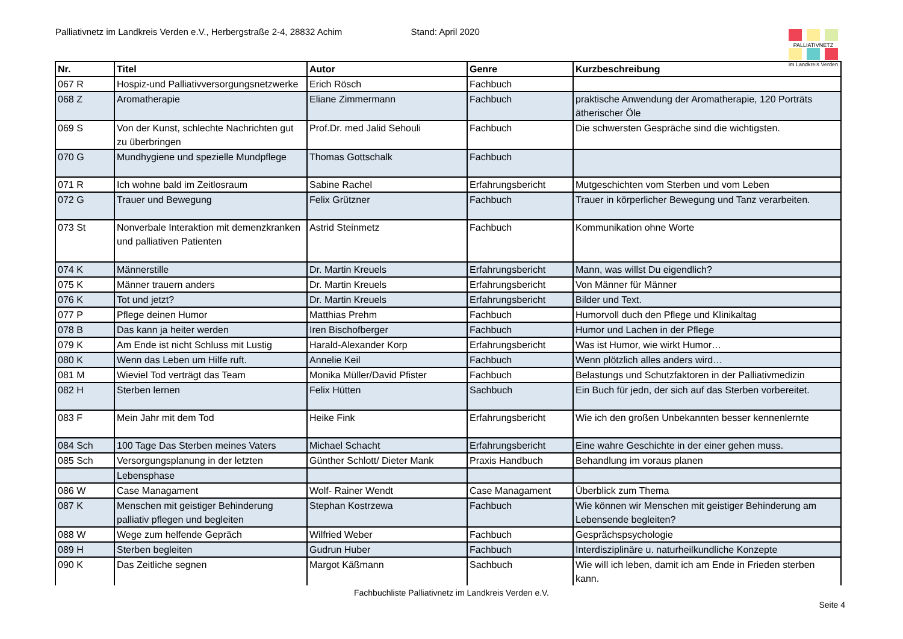Palliativnetz im Landkreis Verden e.V., Herbergstraße 2-4, 28832 Achim Stand: April 2020
PALLIATIVNETZ
im Landkreis Verden
| Nr. | Titel | Autor | Genre | Kurzbeschreibung |
| --- | --- | --- | --- | --- |
| 067 R | Hospiz-und Palliativversorgungsnetzwerke | Erich Rösch | Fachbuch | |
| 068 Z | Aromatherapie | Eliane Zimmermann | Fachbuch | praktische Anwendung der Aromatherapie, 120 Porträts ätherischer Öle |
| 069 S | Von der Kunst, schlechte Nachrichten gut zu überbringen | Prof.Dr. med Jalid Sehouli | Fachbuch | Die schwersten Gespräche sind die wichtigsten. |
| 070 G | Mundhygiene und spezielle Mundpflege | Thomas Gottschalk | Fachbuch | |
| 071 R | Ich wohne bald im Zeitlosraum | Sabine Rachel | Erfahrungsbericht | Mutgeschichten vom Sterben und vom Leben |
| 072 G | Trauer und Bewegung | Felix Grützner | Fachbuch | Trauer in körperlicher Bewegung und Tanz verarbeiten. |
| 073 St | Nonverbale Interaktion mit demenzkranken und palliativen Patienten | Astrid Steinmetz | Fachbuch | Kommunikation ohne Worte |
| 074 K | Männerstille | Dr. Martin Kreuels | Erfahrungsbericht | Mann, was willst Du eigendlich? |
| 075 K | Männer trauern anders | Dr. Martin Kreuels | Erfahrungsbericht | Von Männer für Männer |
| 076 K | Tot und jetzt? | Dr. Martin Kreuels | Erfahrungsbericht | Bilder und Text. |
| 077 P | Pflege deinen Humor | Matthias Prehm | Fachbuch | Humorvoll duch den Pflege und Klinikaltag |
| 078 B | Das kann ja heiter werden | Iren Bischofberger | Fachbuch | Humor und Lachen in der Pflege |
| 079 K | Am Ende ist nicht Schluss mit Lustig | Harald-Alexander Korp | Erfahrungsbericht | Was ist Humor, wie wirkt Humor… |
| 080 K | Wenn das Leben um Hilfe ruft. | Annelie Keil | Fachbuch | Wenn plötzlich alles anders wird… |
| 081 M | Wieviel Tod verträgt das Team | Monika Müller/David Pfister | Fachbuch | Belastungs und Schutzfaktoren in der Palliativmedizin |
| 082 H | Sterben lernen | Felix Hütten | Sachbuch | Ein Buch für jedn, der sich auf das Sterben vorbereitet. |
| 083 F | Mein Jahr mit dem Tod | Heike Fink | Erfahrungsbericht | Wie ich den großen Unbekannten besser kennenlernte |
| 084 Sch | 100 Tage Das Sterben meines Vaters | Michael Schacht | Erfahrungsbericht | Eine wahre Geschichte in der einer gehen muss. |
| 085 Sch | Versorgungsplanung in der letzten | Günther Schlott/ Dieter Mank | Praxis Handbuch | Behandlung im voraus planen |
| | Lebensphase | | | |
| 086 W | Case Managament | Wolf- Rainer Wendt | Case Managament | Überblick zum Thema |
| 087 K | Menschen mit geistiger Behinderung palliativ pflegen und begleiten | Stephan Kostrzewa | Fachbuch | Wie können wir Menschen mit geistiger Behinderung am Lebensende begleiten? |
| 088 W | Wege zum helfende Gepräch | Wilfried Weber | Fachbuch | Gesprächspsychologie |
| 089 H | Sterben begleiten | Gudrun Huber | Fachbuch | Interdisziplinäre u. naturheilkundliche Konzepte |
| 090 K | Das Zeitliche segnen | Margot Käßmann | Sachbuch | Wie will ich leben, damit ich am Ende in Frieden sterben kann. |
Fachbuchliste Palliativnetz im Landkreis Verden e.V.
Seite 4